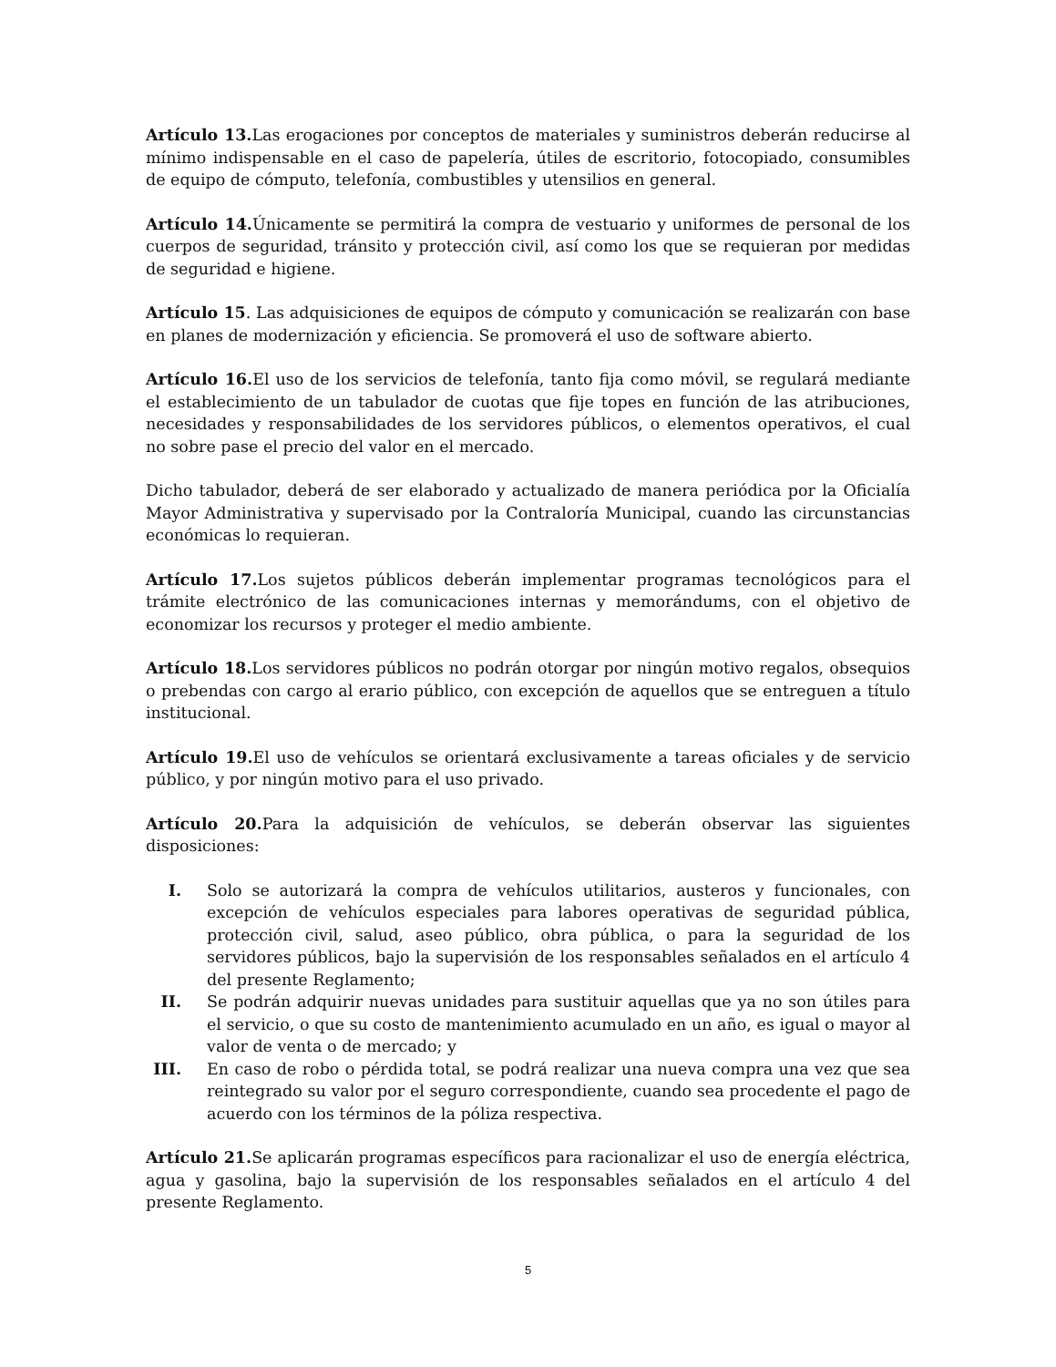Artículo 13. Las erogaciones por conceptos de materiales y suministros deberán reducirse al mínimo indispensable en el caso de papelería, útiles de escritorio, fotocopiado, consumibles de equipo de cómputo, telefonía, combustibles y utensilios en general.
Artículo 14. Únicamente se permitirá la compra de vestuario y uniformes de personal de los cuerpos de seguridad, tránsito y protección civil, así como los que se requieran por medidas de seguridad e higiene.
Artículo 15. Las adquisiciones de equipos de cómputo y comunicación se realizarán con base en planes de modernización y eficiencia. Se promoverá el uso de software abierto.
Artículo 16. El uso de los servicios de telefonía, tanto fija como móvil, se regulará mediante el establecimiento de un tabulador de cuotas que fije topes en función de las atribuciones, necesidades y responsabilidades de los servidores públicos, o elementos operativos, el cual no sobre pase el precio del valor en el mercado.
Dicho tabulador, deberá de ser elaborado y actualizado de manera periódica por la Oficialía Mayor Administrativa y supervisado por la Contraloría Municipal, cuando las circunstancias económicas lo requieran.
Artículo 17. Los sujetos públicos deberán implementar programas tecnológicos para el trámite electrónico de las comunicaciones internas y memorándums, con el objetivo de economizar los recursos y proteger el medio ambiente.
Artículo 18. Los servidores públicos no podrán otorgar por ningún motivo regalos, obsequios o prebendas con cargo al erario público, con excepción de aquellos que se entreguen a título institucional.
Artículo 19. El uso de vehículos se orientará exclusivamente a tareas oficiales y de servicio público, y por ningún motivo para el uso privado.
Artículo 20. Para la adquisición de vehículos, se deberán observar las siguientes disposiciones:
I. Solo se autorizará la compra de vehículos utilitarios, austeros y funcionales, con excepción de vehículos especiales para labores operativas de seguridad pública, protección civil, salud, aseo público, obra pública, o para la seguridad de los servidores públicos, bajo la supervisión de los responsables señalados en el artículo 4 del presente Reglamento;
II. Se podrán adquirir nuevas unidades para sustituir aquellas que ya no son útiles para el servicio, o que su costo de mantenimiento acumulado en un año, es igual o mayor al valor de venta o de mercado; y
III. En caso de robo o pérdida total, se podrá realizar una nueva compra una vez que sea reintegrado su valor por el seguro correspondiente, cuando sea procedente el pago de acuerdo con los términos de la póliza respectiva.
Artículo 21. Se aplicarán programas específicos para racionalizar el uso de energía eléctrica, agua y gasolina, bajo la supervisión de los responsables señalados en el artículo 4 del presente Reglamento.
5